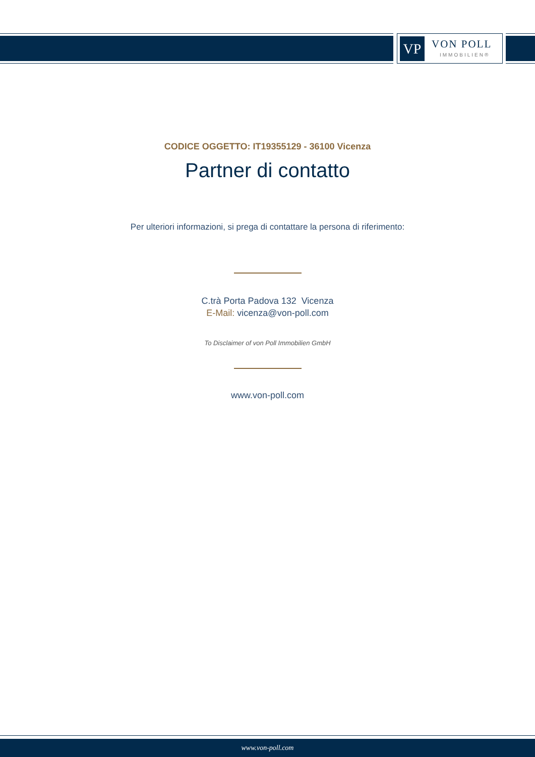VP VON POLL
IMMOBILIEN®
CODICE OGGETTO: IT19355129 - 36100 Vicenza
Partner di contatto
Per ulteriori informazioni, si prega di contattare la persona di riferimento:
C.trà Porta Padova 132 Vicenza
E-Mail: vicenza@von-poll.com
To Disclaimer of von Poll Immobilien GmbH
www.von-poll.com
www.von-poll.com